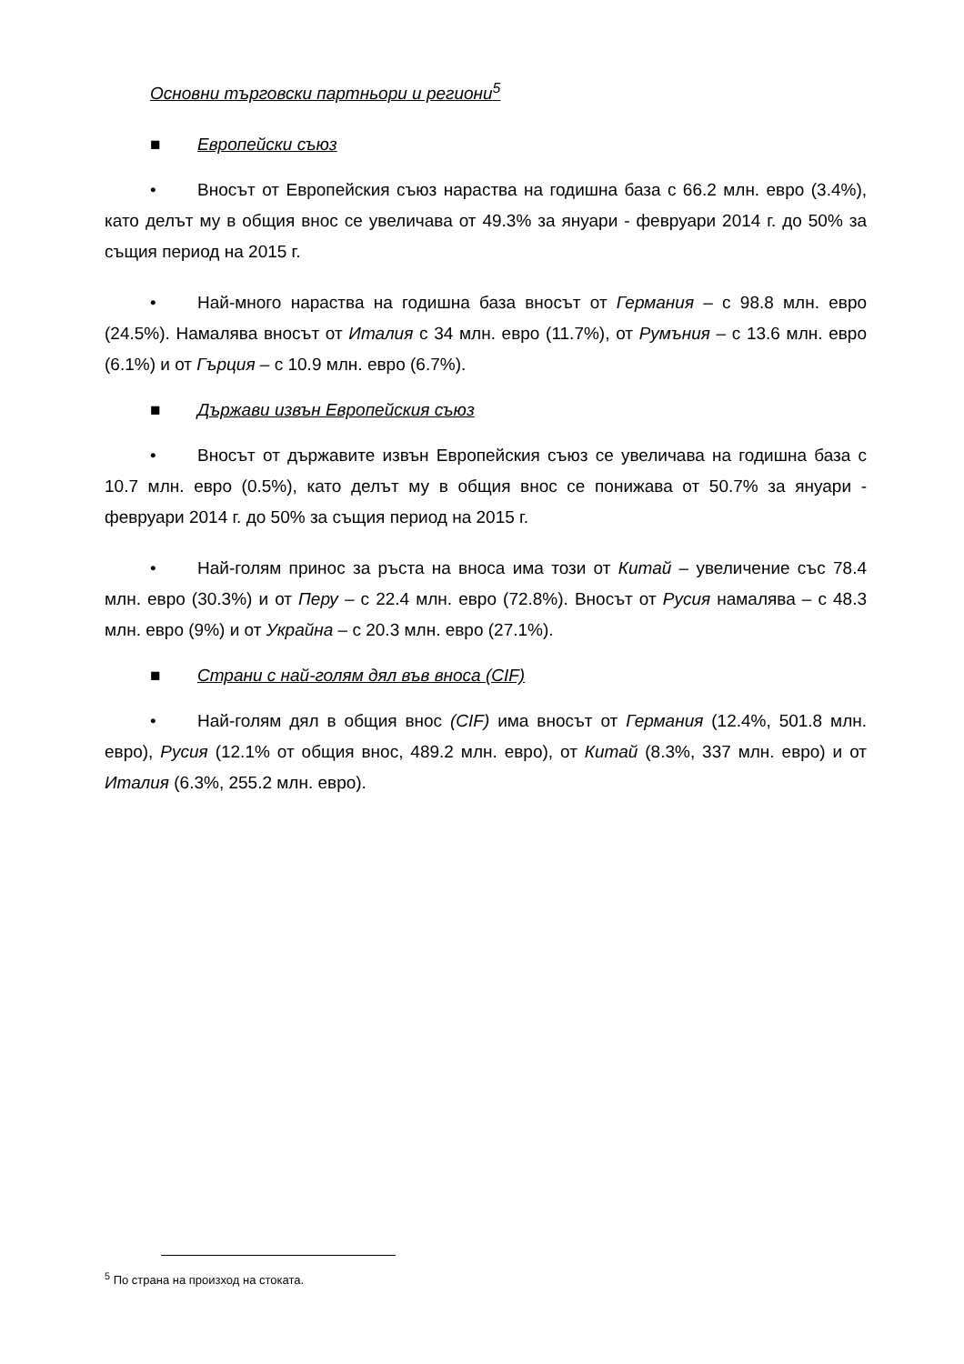Основни търговски партньори и региони<sup>5</sup>
■ Европейски съюз
• Вносът от Европейския съюз нараства на годишна база с 66.2 млн. евро (3.4%), като делът му в общия внос се увеличава от 49.3% за януари - февруари 2014 г. до 50% за същия период на 2015 г.
• Най-много нараства на годишна база вносът от Германия – с 98.8 млн. евро (24.5%). Намалява вносът от Италия с 34 млн. евро (11.7%), от Румъния – с 13.6 млн. евро (6.1%) и от Гърция – с 10.9 млн. евро (6.7%).
■ Държави извън Европейския съюз
• Вносът от държавите извън Европейския съюз се увеличава на годишна база с 10.7 млн. евро (0.5%), като делът му в общия внос се понижава от 50.7% за януари - февруари 2014 г. до 50% за същия период на 2015 г.
• Най-голям принос за ръста на вноса има този от Китай – увеличение със 78.4 млн. евро (30.3%) и от Перу – с 22.4 млн. евро (72.8%). Вносът от Русия намалява – с 48.3 млн. евро (9%) и от Украйна – с 20.3 млн. евро (27.1%).
■ Страни с най-голям дял във вноса (CIF)
• Най-голям дял в общия внос (CIF) има вносът от Германия (12.4%, 501.8 млн. евро), Русия (12.1% от общия внос, 489.2 млн. евро), от Китай (8.3%, 337 млн. евро) и от Италия (6.3%, 255.2 млн. евро).
<sup>5</sup> По страна на произход на стоката.